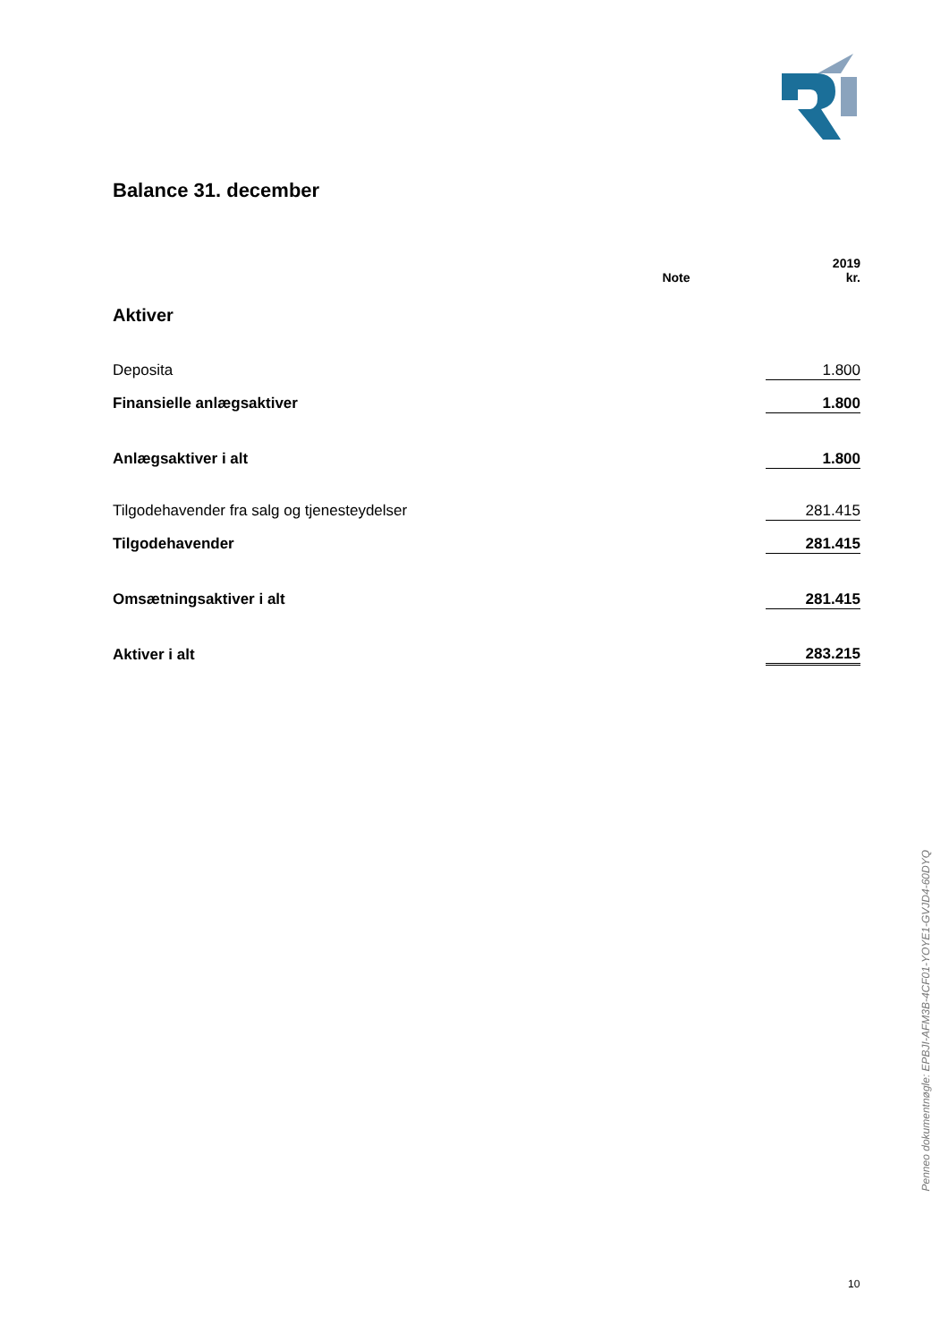Balance 31. december
| | Note | | 2019 kr. |
| --- | --- | --- | --- |
| Aktiver | | | |
| Deposita | | | 1.800 |
| Finansielle anlægsaktiver | | | 1.800 |
| Anlægsaktiver i alt | | | 1.800 |
| Tilgodehavender fra salg og tjenesteydelser | | | 281.415 |
| Tilgodehavender | | | 281.415 |
| Omsætningsaktiver i alt | | | 281.415 |
| Aktiver i alt | | | 283.215 |
Penneo dokumentnøgle: EPBJI-AFM3B-4CF01-YOYE1-GVJD4-60DYQ
10